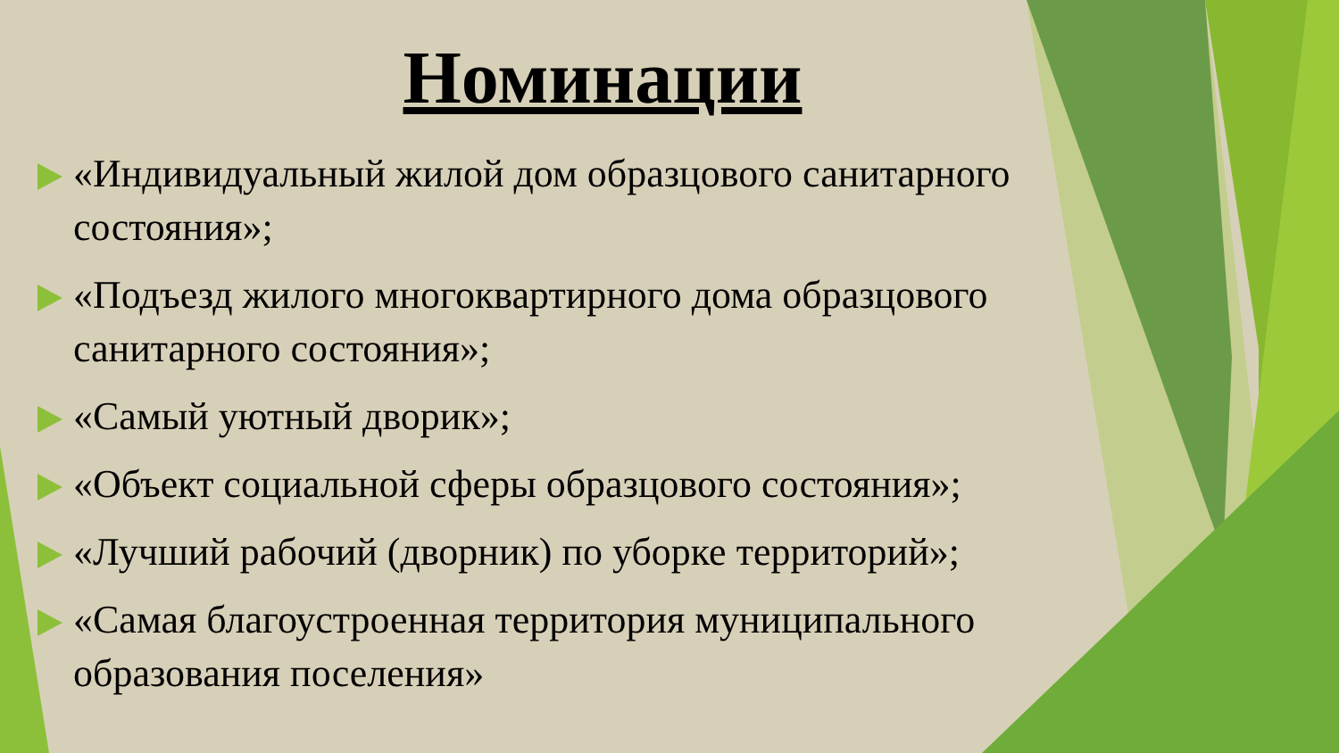Номинации
«Индивидуальный жилой дом образцового санитарного состояния»;
«Подъезд жилого многоквартирного дома образцового санитарного состояния»;
«Самый уютный дворик»;
«Объект социальной сферы образцового состояния»;
«Лучший рабочий (дворник) по уборке территорий»;
«Самая благоустроенная территория муниципального образования поселения»